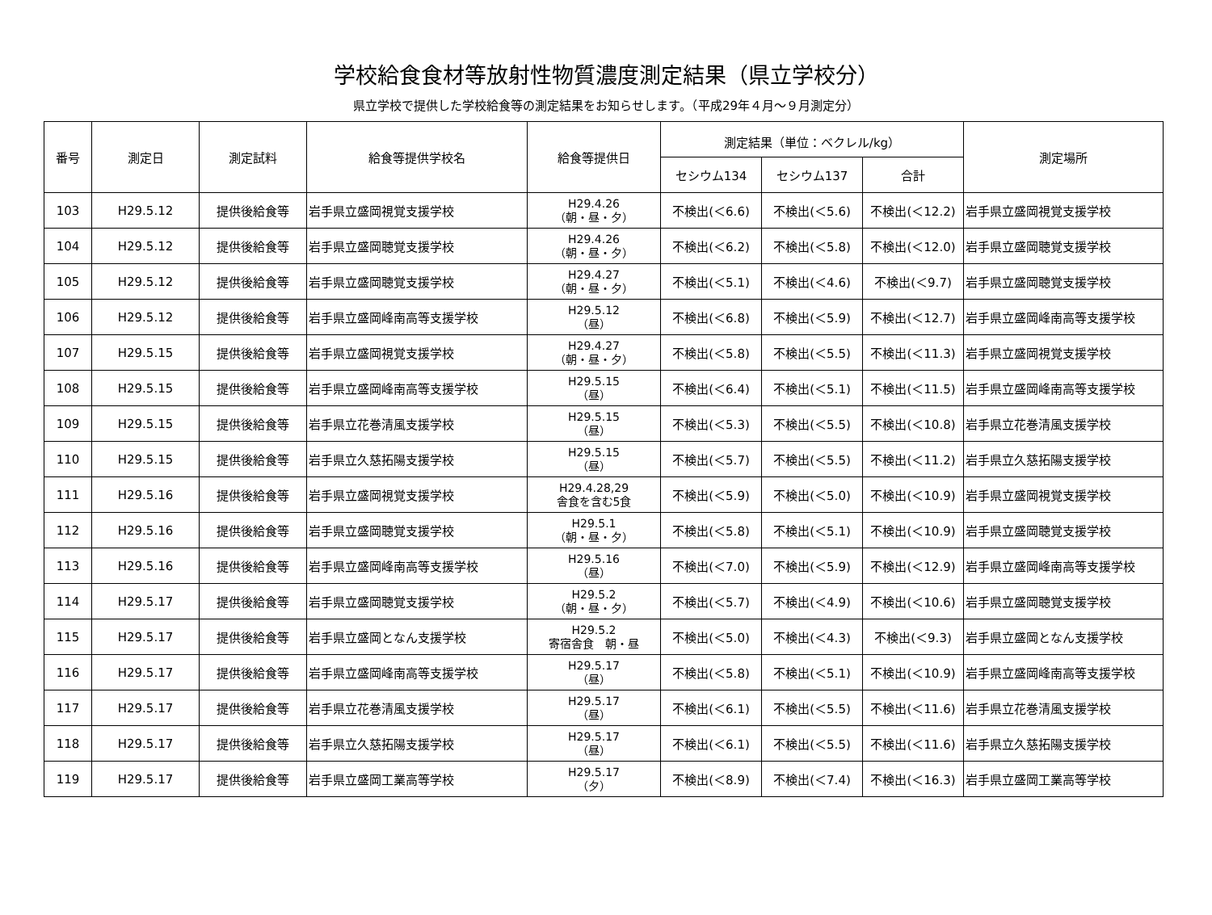学校給食食材等放射性物質濃度測定結果（県立学校分）
県立学校で提供した学校給食等の測定結果をお知らせします。（平成29年４月～９月測定分）
| 番号 | 測定日 | 測定試料 | 給食等提供学校名 | 給食等提供日 | 測定結果（単位：ベクレル/kg） | | | 測定場所 |
| --- | --- | --- | --- | --- | --- | --- | --- | --- |
| | | | | | セシウム134 | セシウム137 | 合計 | |
| 103 | H29.5.12 | 提供後給食等 | 岩手県立盛岡視覚支援学校 | H29.4.26 （朝・昼・夕） | 不検出(＜6.6) | 不検出(＜5.6) | 不検出(＜12.2) | 岩手県立盛岡視覚支援学校 |
| 104 | H29.5.12 | 提供後給食等 | 岩手県立盛岡聴覚支援学校 | H29.4.26 （朝・昼・夕） | 不検出(＜6.2) | 不検出(＜5.8) | 不検出(＜12.0) | 岩手県立盛岡聴覚支援学校 |
| 105 | H29.5.12 | 提供後給食等 | 岩手県立盛岡聴覚支援学校 | H29.4.27 （朝・昼・夕） | 不検出(＜5.1) | 不検出(＜4.6) | 不検出(＜9.7) | 岩手県立盛岡聴覚支援学校 |
| 106 | H29.5.12 | 提供後給食等 | 岩手県立盛岡峰南高等支援学校 | H29.5.12 （昼） | 不検出(＜6.8) | 不検出(＜5.9) | 不検出(＜12.7) | 岩手県立盛岡峰南高等支援学校 |
| 107 | H29.5.15 | 提供後給食等 | 岩手県立盛岡視覚支援学校 | H29.4.27 （朝・昼・夕） | 不検出(＜5.8) | 不検出(＜5.5) | 不検出(＜11.3) | 岩手県立盛岡視覚支援学校 |
| 108 | H29.5.15 | 提供後給食等 | 岩手県立盛岡峰南高等支援学校 | H29.5.15 （昼） | 不検出(＜6.4) | 不検出(＜5.1) | 不検出(＜11.5) | 岩手県立盛岡峰南高等支援学校 |
| 109 | H29.5.15 | 提供後給食等 | 岩手県立花巻清風支援学校 | H29.5.15 （昼） | 不検出(＜5.3) | 不検出(＜5.5) | 不検出(＜10.8) | 岩手県立花巻清風支援学校 |
| 110 | H29.5.15 | 提供後給食等 | 岩手県立久慈拓陽支援学校 | H29.5.15 （昼） | 不検出(＜5.7) | 不検出(＜5.5) | 不検出(＜11.2) | 岩手県立久慈拓陽支援学校 |
| 111 | H29.5.16 | 提供後給食等 | 岩手県立盛岡視覚支援学校 | H29.4.28,29 舎食を含む5食 | 不検出(＜5.9) | 不検出(＜5.0) | 不検出(＜10.9) | 岩手県立盛岡視覚支援学校 |
| 112 | H29.5.16 | 提供後給食等 | 岩手県立盛岡聴覚支援学校 | H29.5.1 （朝・昼・夕） | 不検出(＜5.8) | 不検出(＜5.1) | 不検出(＜10.9) | 岩手県立盛岡聴覚支援学校 |
| 113 | H29.5.16 | 提供後給食等 | 岩手県立盛岡峰南高等支援学校 | H29.5.16 （昼） | 不検出(＜7.0) | 不検出(＜5.9) | 不検出(＜12.9) | 岩手県立盛岡峰南高等支援学校 |
| 114 | H29.5.17 | 提供後給食等 | 岩手県立盛岡聴覚支援学校 | H29.5.2 （朝・昼・夕） | 不検出(＜5.7) | 不検出(＜4.9) | 不検出(＜10.6) | 岩手県立盛岡聴覚支援学校 |
| 115 | H29.5.17 | 提供後給食等 | 岩手県立盛岡となん支援学校 | H29.5.2 寄宿舎食 朝・昼 | 不検出(＜5.0) | 不検出(＜4.3) | 不検出(＜9.3) | 岩手県立盛岡となん支援学校 |
| 116 | H29.5.17 | 提供後給食等 | 岩手県立盛岡峰南高等支援学校 | H29.5.17 （昼） | 不検出(＜5.8) | 不検出(＜5.1) | 不検出(＜10.9) | 岩手県立盛岡峰南高等支援学校 |
| 117 | H29.5.17 | 提供後給食等 | 岩手県立花巻清風支援学校 | H29.5.17 （昼） | 不検出(＜6.1) | 不検出(＜5.5) | 不検出(＜11.6) | 岩手県立花巻清風支援学校 |
| 118 | H29.5.17 | 提供後給食等 | 岩手県立久慈拓陽支援学校 | H29.5.17 （昼） | 不検出(＜6.1) | 不検出(＜5.5) | 不検出(＜11.6) | 岩手県立久慈拓陽支援学校 |
| 119 | H29.5.17 | 提供後給食等 | 岩手県立盛岡工業高等学校 | H29.5.17 （夕） | 不検出(＜8.9) | 不検出(＜7.4) | 不検出(＜16.3) | 岩手県立盛岡工業高等学校 |